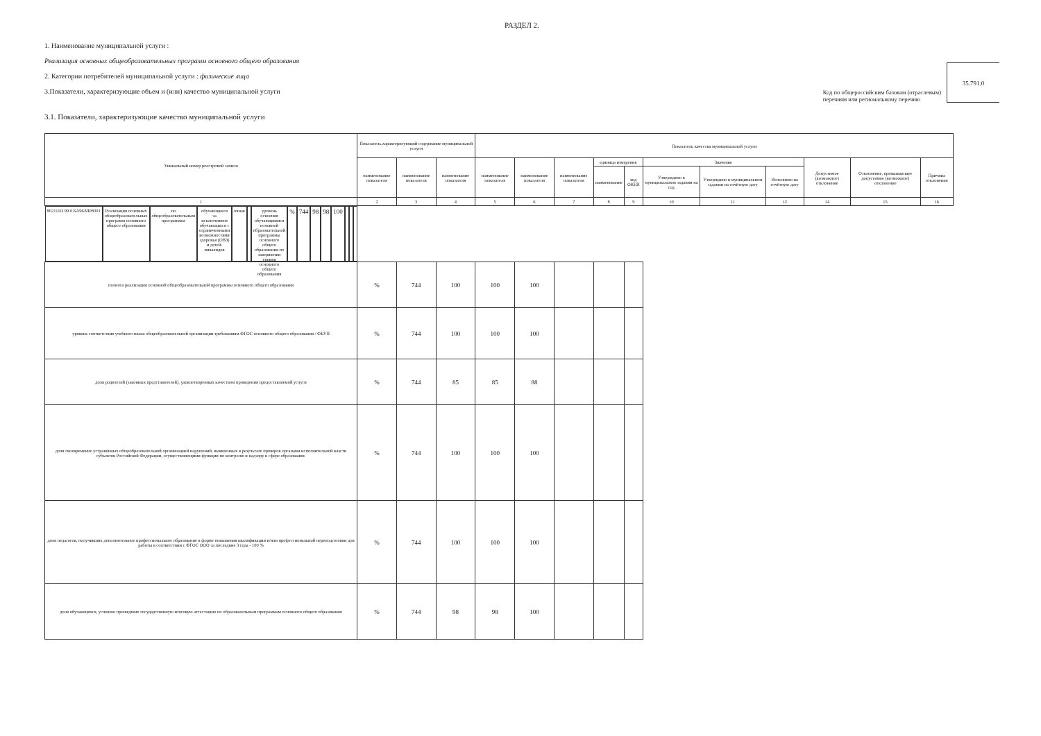РАЗДЕЛ 2.
1. Наименование муниципальной услуги :
Реализация основных общеобразовательных программ основного общего образования
2. Категории потребителей муниципальной услуги : физические лица
3.Показатели, характеризующие объем и (или) качество муниципальной услуги
Код по общероссийским базовам (отраслевым)
перечням или региональному перечню
35.791.0
3.1. Показатели, характеризующие качество муниципальной услуги
| Уникальный номер реестровой записи | Показатель,характеризующий содержание муниципальной услуги | | | Показатель качества муниципальной услуги | | | | | | | | | | |
| --- | --- | --- | --- | --- | --- | --- | --- | --- | --- | --- | --- | --- | --- | --- |
| | наименование показателя | наименование показателя | наименование показателя | наименование показателя | наименование показателя | наименование показателя | единица измерения | | Значение | | | Допустимое (возможное) отклонение | Отклонение, превышающее допустимое (возможное) отклонение | Причина отклонения |
| | | | | | | | наименование | код ОКЕИ | Утверждено в муниципальном задании на год | Утверждено в муниципальном задании на отчётную дату | Исполнено на отчётную дату | | | |
| 1 | 2 | 3 | 4 | 5 | 6 | 7 | 8 | 9 | 10 | 11 | 12 | 14 | 15 | 16 |
| 802111О.99.0.БА96АЧ08001 | Реализация основных общеобразовательных программ основного общего образования | по общеобразовательным программам | обучающиеся за исключением обучающихся с ограниченными возможностями здоровья (ОВЗ) и детей-инвалидов | очная | | уровень освоения обучающимися основной образовательной программы основного общего образования по завершении уровня основного общего образования | % | 744 | 98 | 98 | 100 | | | |
| | | | | | | полнота реализации основной общеобразовательной программы основного общего образования | % | 744 | 100 | 100 | 100 | | | |
| | | | | | | уровень соответствия учебного плана общеобразовательной организации требованиям ФГОС основного общего образования / ФБУП | % | 744 | 100 | 100 | 100 | | | |
| | | | | | | доля родителей (законных представителей), удовлетворенных качеством проведения предоставляемой услуги | % | 744 | 85 | 85 | 88 | | | |
| | | | | | | доля своевременно устранённых общеобразовательной организацией нарушений, выявленных в результате проверок органами исполнительной власти субъектов Российской Федерации, осуществляющими функции по контролю и надзору в сфере образования. | % | 744 | 100 | 100 | 100 | | | |
| | | | | | | доля педагогов, получивших дополнительное профессиональное образование в форме повышения квалификации и/или профессиональной переподготовки для работы в соответствии с ФГОС ООО за последние 3 года - 100 % | % | 744 | 100 | 100 | 100 | | | |
| | | | | | | доля обучающихся, успешно прошедших государственную итоговую аттестацию по образовательным программам основного общего образования | % | 744 | 98 | 98 | 100 | | | |